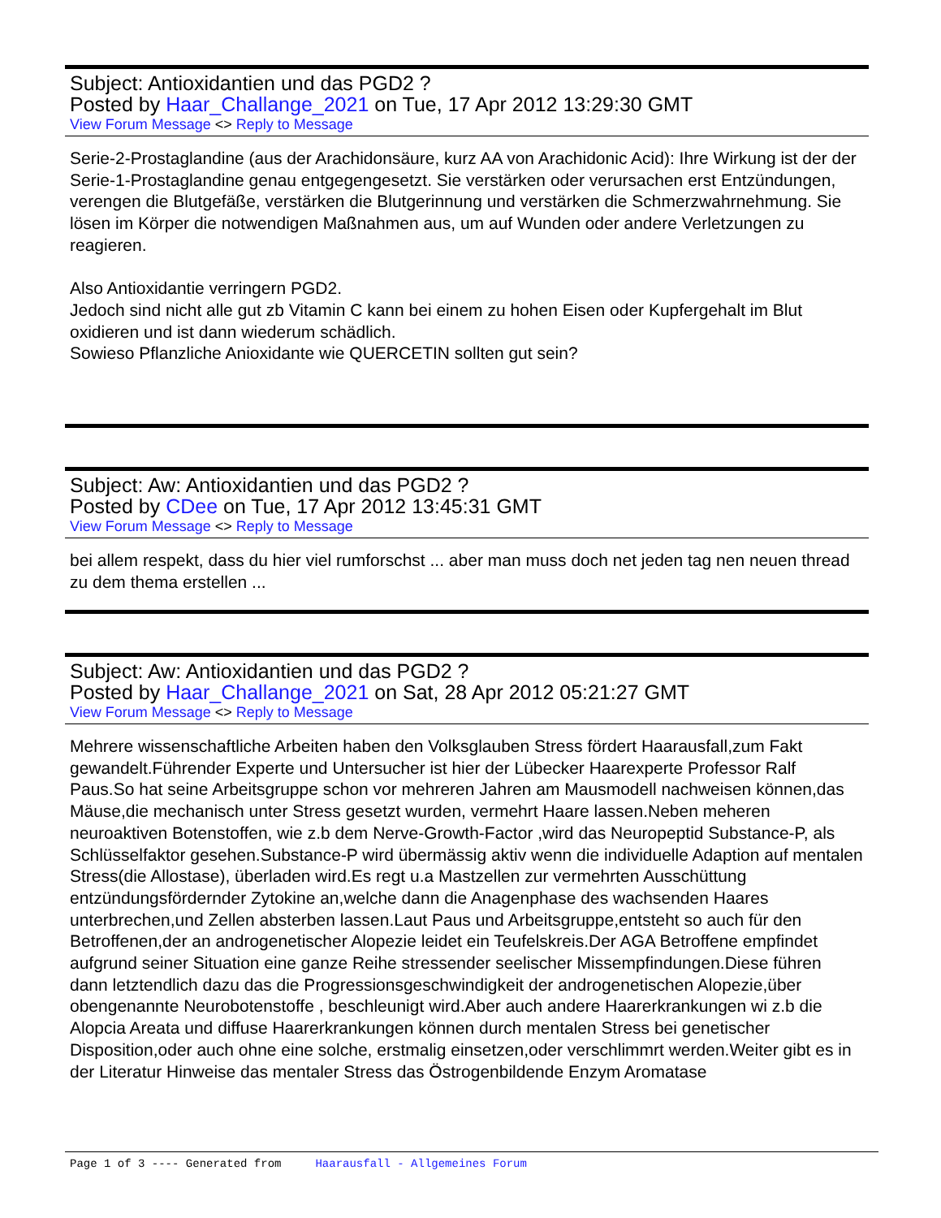Subject: Antioxidantien und das PGD2 ?
Posted by Haar_Challange_2021 on Tue, 17 Apr 2012 13:29:30 GMT
View Forum Message <> Reply to Message
Serie-2-Prostaglandine (aus der Arachidonsäure, kurz AA von Arachidonic Acid): Ihre Wirkung ist der der Serie-1-Prostaglandine genau entgegengesetzt. Sie verstärken oder verursachen erst Entzündungen, verengen die Blutgefäße, verstärken die Blutgerinnung und verstärken die Schmerzwahrnehmung. Sie lösen im Körper die notwendigen Maßnahmen aus, um auf Wunden oder andere Verletzungen zu reagieren.
Also Antioxidantie verringern PGD2.
Jedoch sind nicht alle gut zb Vitamin C kann bei einem zu hohen Eisen oder Kupfergehalt im Blut oxidieren und ist dann wiederum schädlich.
Sowieso Pflanzliche Anioxidante wie QUERCETIN sollten gut sein?
Subject: Aw: Antioxidantien und das PGD2 ?
Posted by CDee on Tue, 17 Apr 2012 13:45:31 GMT
View Forum Message <> Reply to Message
bei allem respekt, dass du hier viel rumforschst ... aber man muss doch net jeden tag nen neuen thread zu dem thema erstellen ...
Subject: Aw: Antioxidantien und das PGD2 ?
Posted by Haar_Challange_2021 on Sat, 28 Apr 2012 05:21:27 GMT
View Forum Message <> Reply to Message
Mehrere wissenschaftliche Arbeiten haben den Volksglauben Stress fördert Haarausfall,zum Fakt gewandelt.Führender Experte und Untersucher ist hier der Lübecker Haarexperte Professor Ralf Paus.So hat seine Arbeitsgruppe schon vor mehreren Jahren am Mausmodell nachweisen können,das Mäuse,die mechanisch unter Stress gesetzt wurden, vermehrt Haare lassen.Neben meheren neuroaktiven Botenstoffen, wie z.b dem Nerve-Growth-Factor ,wird das Neuropeptid Substance-P, als Schlüsselfaktor gesehen.Substance-P wird übermässig aktiv wenn die individuelle Adaption auf mentalen Stress(die Allostase), überladen wird.Es regt u.a Mastzellen zur vermehrten Ausschüttung entzündungsfördernder Zytokine an,welche dann die Anagenphase des wachsenden Haares unterbrechen,und Zellen absterben lassen.Laut Paus und Arbeitsgruppe,entsteht so auch für den Betroffenen,der an androgenetischer Alopezie leidet ein Teufelskreis.Der AGA Betroffene empfindet aufgrund seiner Situation eine ganze Reihe stressender seelischer Missempfindungen.Diese führen dann letztendlich dazu das die Progressionsgeschwindigkeit der androgenetischen Alopezie,über obengenannte Neurobotenstoffe , beschleunigt wird.Aber auch andere Haarerkrankungen wi z.b die Alopcia Areata und diffuse Haarerkrankungen können durch mentalen Stress bei genetischer Disposition,oder auch ohne eine solche, erstmalig einsetzen,oder verschlimmrt werden.Weiter gibt es in der Literatur Hinweise das mentaler Stress das Östrogenbildende Enzym Aromatase
Page 1 of 3 ---- Generated from Haarausfall - Allgemeines Forum